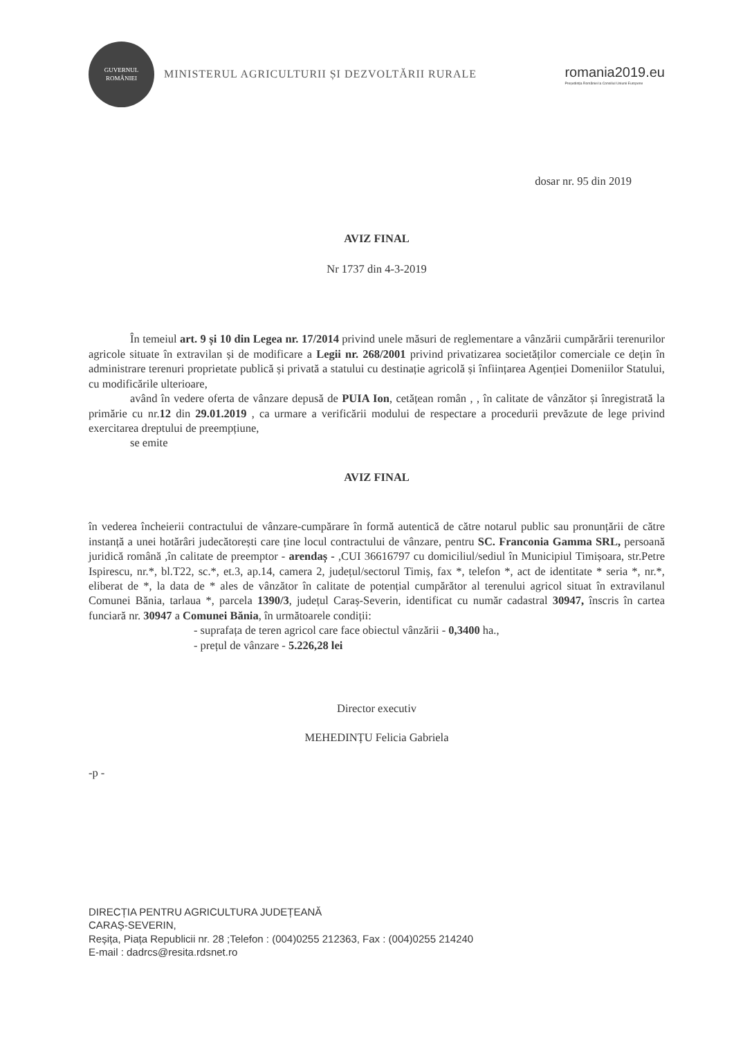GUVERNUL ROMÂNIEI
MINISTERUL AGRICULTURII ȘI DEZVOLTĂRII RURALE
romania2019.eu
Președinția României la Consiliul Uniunii Europene
dosar nr. 95 din 2019
AVIZ FINAL
Nr 1737 din 4-3-2019
În temeiul art. 9 și 10 din Legea nr. 17/2014 privind unele măsuri de reglementare a vânzării cumpărării terenurilor agricole situate în extravilan și de modificare a Legii nr. 268/2001 privind privatizarea societăților comerciale ce dețin în administrare terenuri proprietate publică și privată a statului cu destinație agricolă și înființarea Agenției Domeniilor Statului, cu modificările ulterioare,
având în vedere oferta de vânzare depusă de PUIA Ion, cetățean român , , în calitate de vânzător și înregistrată la primărie cu nr.12 din 29.01.2019 , ca urmare a verificării modului de respectare a procedurii prevăzute de lege privind exercitarea dreptului de preempțiune,
se emite
AVIZ FINAL
în vederea încheierii contractului de vânzare-cumpărare în formă autentică de către notarul public sau pronunțării de către instanță a unei hotărâri judecătorești care ține locul contractului de vânzare, pentru SC. Franconia Gamma SRL, persoană juridică română ,în calitate de preemptor - arendaș - ,CUI 36616797 cu domiciliul/sediul în Municipiul Timișoara, str.Petre Ispirescu, nr.*, bl.T22, sc.*, et.3, ap.14, camera 2, județul/sectorul Timiș, fax *, telefon *, act de identitate * seria *, nr.*, eliberat de *, la data de * ales de vânzător în calitate de potențial cumpărător al terenului agricol situat în extravilanul Comunei Bănia, tarlaua *, parcela 1390/3, județul Caraș-Severin, identificat cu număr cadastral 30947, înscris în cartea funciară nr. 30947 a Comunei Bănia, în următoarele condiții:
- suprafața de teren agricol care face obiectul vânzării - 0,3400 ha.,
- prețul de vânzare - 5.226,28 lei
Director executiv
MEHEDINȚU Felicia Gabriela
-p -
DIRECȚIA PENTRU AGRICULTURA JUDEȚEANĂ
CARAȘ-SEVERIN,
Reșița, Piața Republicii nr. 28 ;Telefon : (004)0255 212363, Fax : (004)0255 214240
E-mail : dadrcs@resita.rdsnet.ro